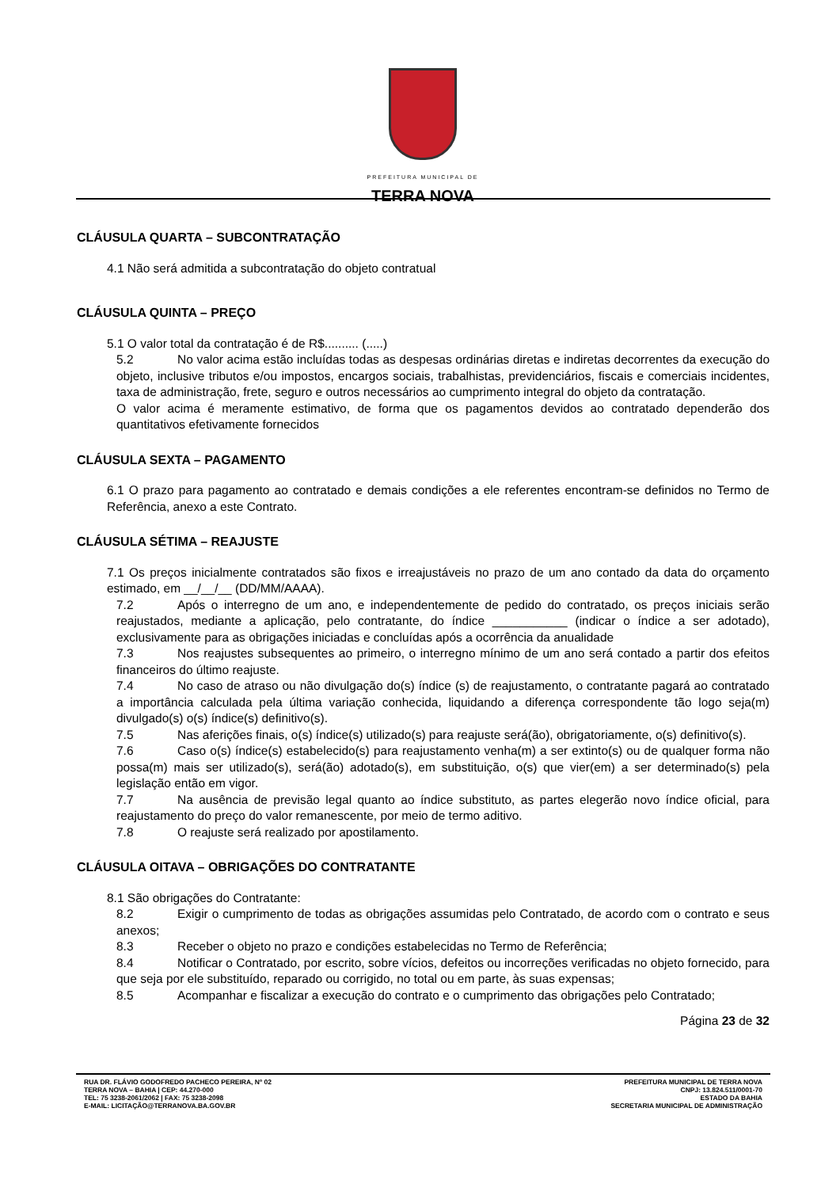PREFEITURA MUNICIPAL DE
TERRA NOVA
CLÁUSULA QUARTA – SUBCONTRATAÇÃO
4.1 Não será admitida a subcontratação do objeto contratual
CLÁUSULA QUINTA – PREÇO
5.1 O valor total da contratação é de R$.......... (.....)
5.2 No valor acima estão incluídas todas as despesas ordinárias diretas e indiretas decorrentes da execução do objeto, inclusive tributos e/ou impostos, encargos sociais, trabalhistas, previdenciários, fiscais e comerciais incidentes, taxa de administração, frete, seguro e outros necessários ao cumprimento integral do objeto da contratação.
O valor acima é meramente estimativo, de forma que os pagamentos devidos ao contratado dependerão dos quantitativos efetivamente fornecidos
CLÁUSULA SEXTA – PAGAMENTO
6.1 O prazo para pagamento ao contratado e demais condições a ele referentes encontram-se definidos no Termo de Referência, anexo a este Contrato.
CLÁUSULA SÉTIMA – REAJUSTE
7.1 Os preços inicialmente contratados são fixos e irreajustáveis no prazo de um ano contado da data do orçamento estimado, em __/__/__ (DD/MM/AAAA).
7.2 Após o interregno de um ano, e independentemente de pedido do contratado, os preços iniciais serão reajustados, mediante a aplicação, pelo contratante, do índice ___________ (indicar o índice a ser adotado), exclusivamente para as obrigações iniciadas e concluídas após a ocorrência da anualidade
7.3 Nos reajustes subsequentes ao primeiro, o interregno mínimo de um ano será contado a partir dos efeitos financeiros do último reajuste.
7.4 No caso de atraso ou não divulgação do(s) índice (s) de reajustamento, o contratante pagará ao contratado a importância calculada pela última variação conhecida, liquidando a diferença correspondente tão logo seja(m) divulgado(s) o(s) índice(s) definitivo(s).
7.5 Nas aferições finais, o(s) índice(s) utilizado(s) para reajuste será(ão), obrigatoriamente, o(s) definitivo(s).
7.6 Caso o(s) índice(s) estabelecido(s) para reajustamento venha(m) a ser extinto(s) ou de qualquer forma não possa(m) mais ser utilizado(s), será(ão) adotado(s), em substituição, o(s) que vier(em) a ser determinado(s) pela legislação então em vigor.
7.7 Na ausência de previsão legal quanto ao índice substituto, as partes elegerão novo índice oficial, para reajustamento do preço do valor remanescente, por meio de termo aditivo.
7.8 O reajuste será realizado por apostilamento.
CLÁUSULA OITAVA – OBRIGAÇÕES DO CONTRATANTE
8.1 São obrigações do Contratante:
8.2 Exigir o cumprimento de todas as obrigações assumidas pelo Contratado, de acordo com o contrato e seus anexos;
8.3 Receber o objeto no prazo e condições estabelecidas no Termo de Referência;
8.4 Notificar o Contratado, por escrito, sobre vícios, defeitos ou incorreções verificadas no objeto fornecido, para que seja por ele substituído, reparado ou corrigido, no total ou em parte, às suas expensas;
8.5 Acompanhar e fiscalizar a execução do contrato e o cumprimento das obrigações pelo Contratado;
Página 23 de 32
RUA DR. FLÁVIO GODOFREDO PACHECO PEREIRA, Nº 02
TERRA NOVA – BAHIA | CEP: 44.270-000
TEL: 75 3238-2061/2062 | FAX: 75 3238-2098
E-MAIL: LICITAÇÃO@TERRANOVA.BA.GOV.BR
PREFEITURA MUNICIPAL DE TERRA NOVA
CNPJ: 13.824.511/0001-70
ESTADO DA BAHIA
SECRETARIA MUNICIPAL DE ADMINISTRAÇÃO